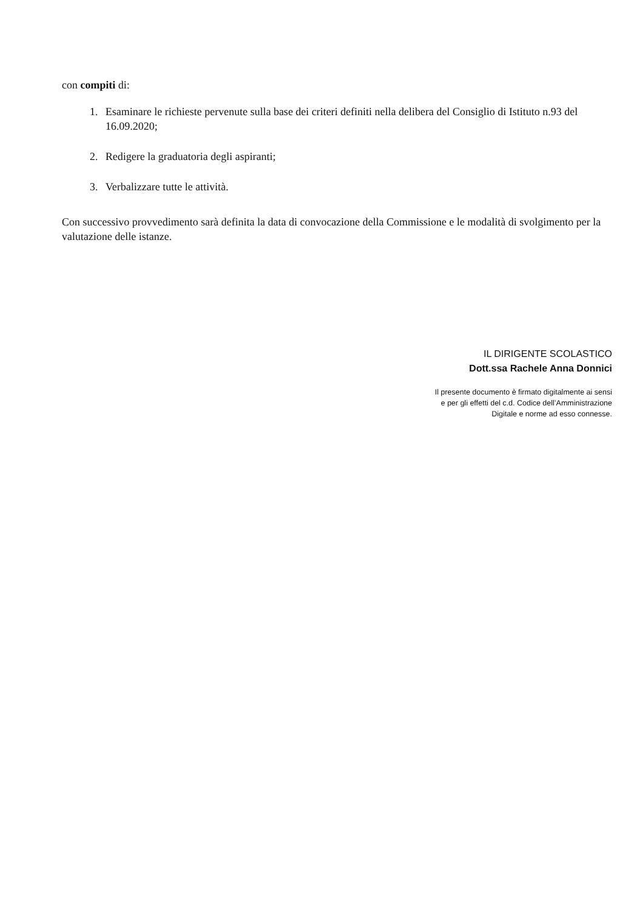con compiti di:
1. Esaminare le richieste pervenute sulla base dei criteri definiti nella delibera del Consiglio di Istituto n.93 del 16.09.2020;
2. Redigere la graduatoria degli aspiranti;
3. Verbalizzare tutte le attività.
Con successivo provvedimento sarà definita la data di convocazione della Commissione e le modalità di svolgimento per la valutazione delle istanze.
IL DIRIGENTE SCOLASTICO
Dott.ssa Rachele Anna Donnici
Il presente documento è firmato digitalmente ai sensi
e per gli effetti del c.d. Codice dell’Amministrazione
Digitale e norme ad esso connesse.